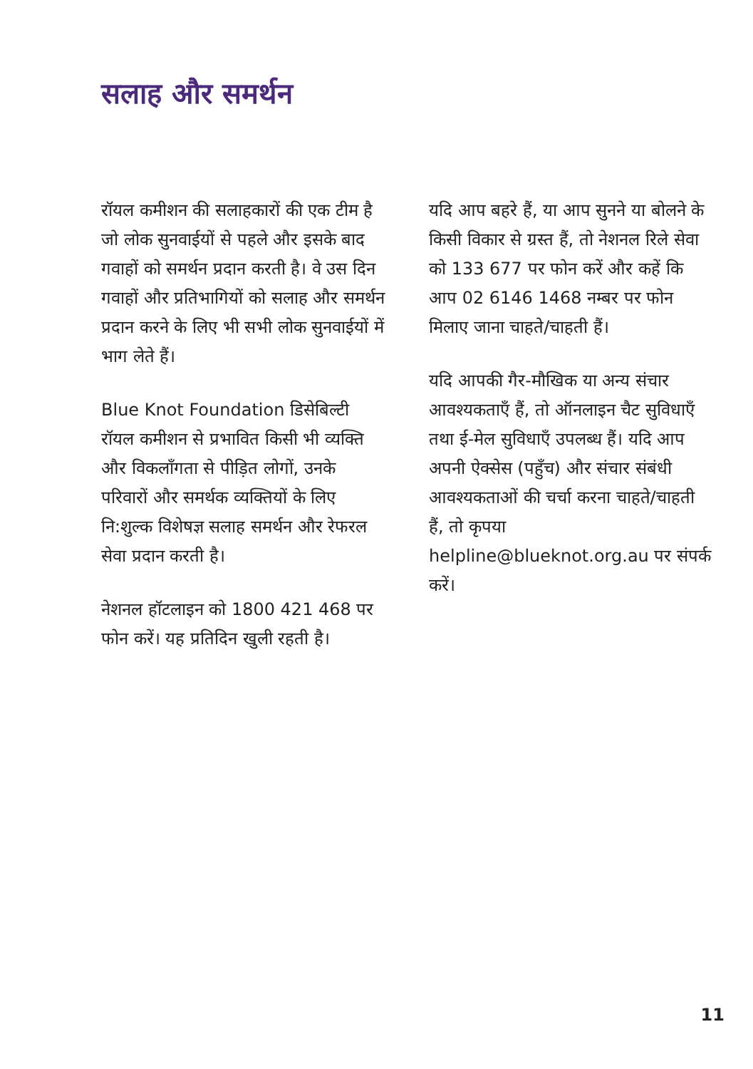सलाह और समर्थन
रॉयल कमीशन की सलाहकारों की एक टीम है जो लोक सुनवाईयों से पहले और इसके बाद गवाहों को समर्थन प्रदान करती है। वे उस दिन गवाहों और प्रतिभागियों को सलाह और समर्थन प्रदान करने के लिए भी सभी लोक सुनवाईयों में भाग लेते हैं।
Blue Knot Foundation डिसेबिल्टी रॉयल कमीशन से प्रभावित किसी भी व्यक्ति और विकलाँगता से पीड़ित लोगों, उनके परिवारों और समर्थक व्यक्तियों के लिए नि:शुल्क विशेषज्ञ सलाह समर्थन और रेफरल सेवा प्रदान करती है।
नेशनल हॉटलाइन को 1800 421 468 पर फोन करें। यह प्रतिदिन खुली रहती है।
यदि आप बहरे हैं, या आप सुनने या बोलने के किसी विकार से ग्रस्त हैं, तो नेशनल रिले सेवा को 133 677 पर फोन करें और कहें कि आप 02 6146 1468 नम्बर पर फोन मिलाए जाना चाहते/चाहती हैं।
यदि आपकी गैर-मौखिक या अन्य संचार आवश्यकताएँ हैं, तो ऑनलाइन चैट सुविधाएँ तथा ई-मेल सुविधाएँ उपलब्ध हैं। यदि आप अपनी ऐक्सेस (पहुँच) और संचार संबंधी आवश्यकताओं की चर्चा करना चाहते/चाहती हैं, तो कृपया helpline@blueknot.org.au पर संपर्क करें।
11